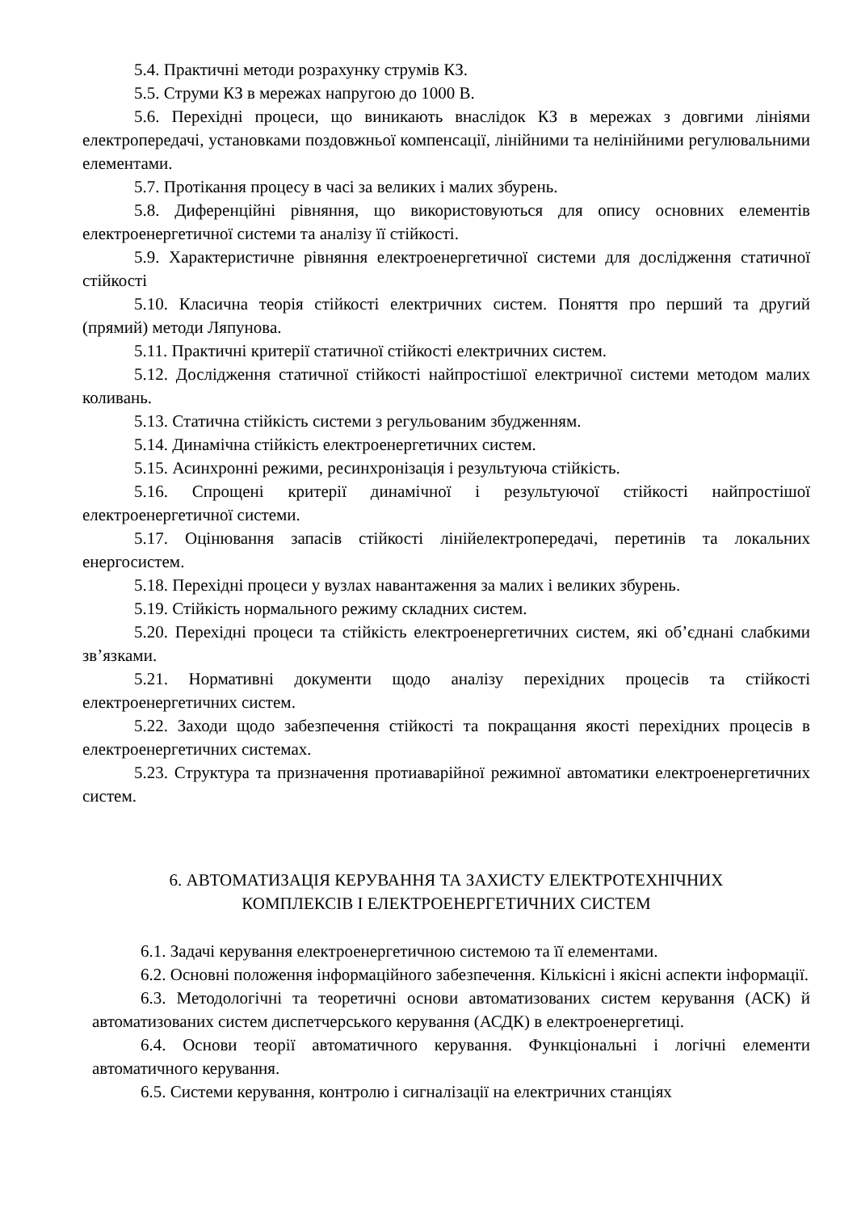5.4. Практичні методи розрахунку струмів КЗ.
5.5. Струми КЗ в мережах напругою до 1000 В.
5.6. Перехідні процеси, що виникають внаслідок КЗ в мережах з довгими лініями електропередачі, установками поздовжньої компенсації, лінійними та нелінійними регулювальними елементами.
5.7. Протікання процесу в часі за великих і малих збурень.
5.8. Диференційні рівняння, що використовуються для опису основних елементів електроенергетичної системи та аналізу її стійкості.
5.9. Характеристичне рівняння електроенергетичної системи для дослідження статичної стійкості
5.10. Класична теорія стійкості електричних систем. Поняття про перший та другий (прямий) методи Ляпунова.
5.11. Практичні критерії статичної стійкості електричних систем.
5.12. Дослідження статичної стійкості найпростішої електричної системи методом малих коливань.
5.13. Статична стійкість системи з регульованим збудженням.
5.14. Динамічна стійкість електроенергетичних систем.
5.15. Асинхронні режими, ресинхронізація і результуюча стійкість.
5.16. Спрощені критерії динамічної і результуючої стійкості найпростішої електроенергетичної системи.
5.17. Оцінювання запасів стійкості лінійелектропередачі, перетинів та локальних енергосистем.
5.18. Перехідні процеси у вузлах навантаження за малих і великих збурень.
5.19. Стійкість нормального режиму складних систем.
5.20. Перехідні процеси та стійкість електроенергетичних систем, які об’єднані слабкими зв’язками.
5.21. Нормативні документи щодо аналізу перехідних процесів та стійкості електроенергетичних систем.
5.22. Заходи щодо забезпечення стійкості та покращання якості перехідних процесів в електроенергетичних системах.
5.23. Структура та призначення протиаварійної режимної автоматики електроенергетичних систем.
6. АВТОМАТИЗАЦІЯ КЕРУВАННЯ ТА ЗАХИСТУ ЕЛЕКТРОТЕХНІЧНИХ
КОМПЛЕКСІВ І ЕЛЕКТРОЕНЕРГЕТИЧНИХ СИСТЕМ
6.1. Задачі керування електроенергетичною системою та її елементами.
6.2. Основні положення інформаційного забезпечення. Кількісні і якісні аспекти інформації.
6.3. Методологічні та теоретичні основи автоматизованих систем керування (АСК) й автоматизованих систем диспетчерського керування (АСДК) в електроенергетиці.
6.4. Основи теорії автоматичного керування. Функціональні і логічні елементи автоматичного керування.
6.5. Системи керування, контролю і сигналізації на електричних станціях